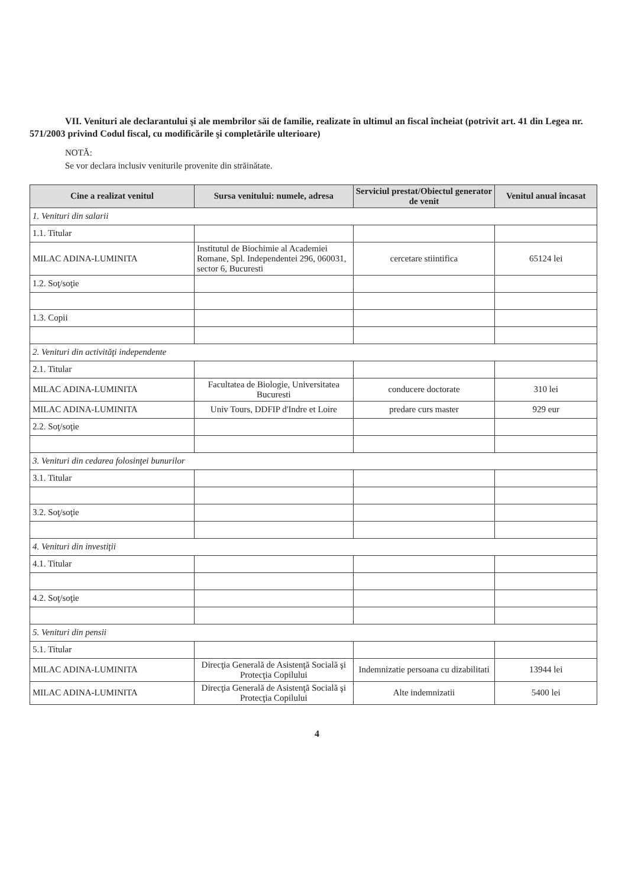VII. Venituri ale declarantului şi ale membrilor săi de familie, realizate în ultimul an fiscal încheiat (potrivit art. 41 din Legea nr. 571/2003 privind Codul fiscal, cu modificările şi completările ulterioare)
NOTĂ:
Se vor declara inclusiv veniturile provenite din străinătate.
| Cine a realizat venitul | Sursa venitului: numele, adresa | Serviciul prestat/Obiectul generator de venit | Venitul anual încasat |
| --- | --- | --- | --- |
| 1. Venituri din salarii | | | |
| 1.1. Titular | | | |
| MILAC ADINA-LUMINITA | Institutul de Biochimie al Academiei Romane, Spl. Independentei 296, 060031, sector 6, Bucuresti | cercetare stiintifica | 65124 lei |
| 1.2. Soţ/soţie | | | |
| 1.3. Copii | | | |
| 2. Venituri din activităţi independente | | | |
| 2.1. Titular | | | |
| MILAC ADINA-LUMINITA | Facultatea de Biologie, Universitatea Bucuresti | conducere doctorate | 310 lei |
| MILAC ADINA-LUMINITA | Univ Tours, DDFIP d'Indre et Loire | predare curs master | 929 eur |
| 2.2. Soţ/soţie | | | |
| 3. Venituri din cedarea folosinţei bunurilor | | | |
| 3.1. Titular | | | |
| 3.2. Soţ/soţie | | | |
| 4. Venituri din investiţii | | | |
| 4.1. Titular | | | |
| 4.2. Soţ/soţie | | | |
| 5. Venituri din pensii | | | |
| 5.1. Titular | | | |
| MILAC ADINA-LUMINITA | Direcţia Generală de Asistenţă Socială şi Protecţia Copilului | Indemnizatie persoana cu dizabilitati | 13944 lei |
| MILAC ADINA-LUMINITA | Direcţia Generală de Asistenţă Socială şi Protecţia Copilului | Alte indemnizatii | 5400 lei |
4